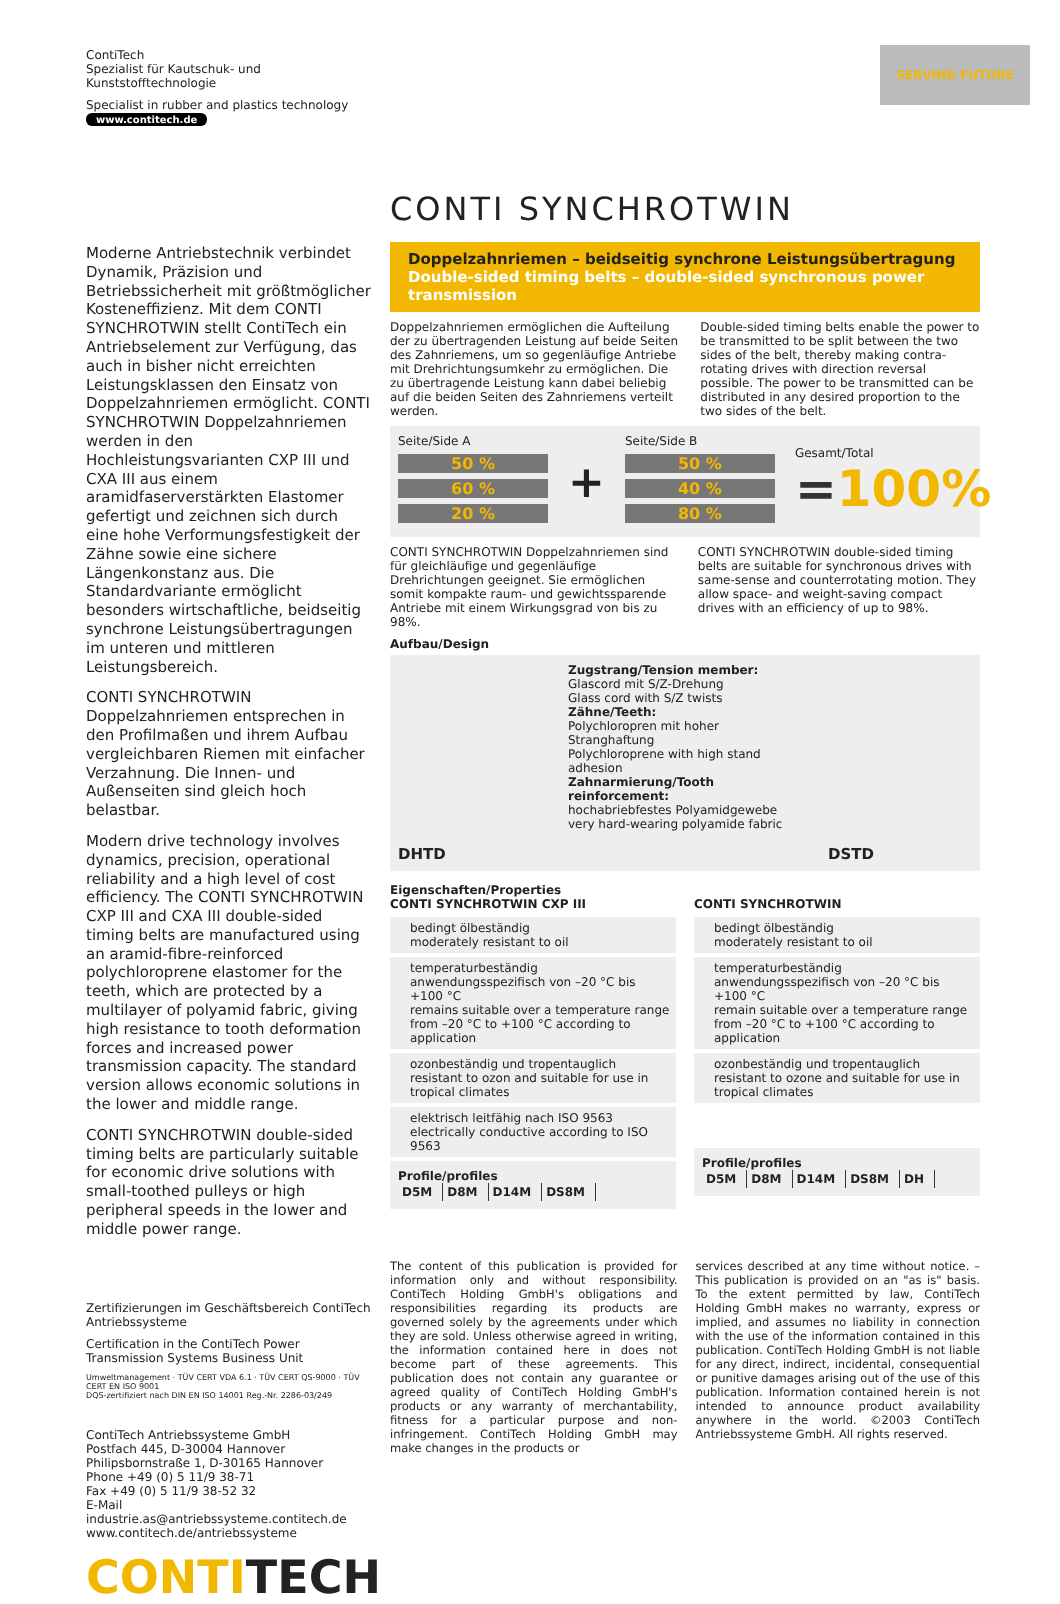SERVING FUTURE
ContiTech
Spezialist für Kautschuk- und Kunststofftechnologie
Specialist in rubber and plastics technology
www.contitech.de
Moderne Antriebstechnik verbindet Dynamik, Präzision und Betriebssicherheit mit größtmöglicher Kosteneffizienz. Mit dem CONTI SYNCHROTWIN stellt ContiTech ein Antriebselement zur Verfügung, das auch in bisher nicht erreichten Leistungsklassen den Einsatz von Doppelzahnriemen ermöglicht. CONTI SYNCHROTWIN Doppelzahnriemen werden in den Hochleistungsvarianten CXP III und CXA III aus einem aramidfaserverstärkten Elastomer gefertigt und zeichnen sich durch eine hohe Verformungsfestigkeit der Zähne sowie eine sichere Längenkonstanz aus. Die Standardvariante ermöglicht besonders wirtschaftliche, beidseitig synchrone Leistungsübertragungen im unteren und mittleren Leistungsbereich.
CONTI SYNCHROTWIN Doppelzahnriemen entsprechen in den Profilmaßen und ihrem Aufbau vergleichbaren Riemen mit einfacher Verzahnung. Die Innen- und Außenseiten sind gleich hoch belastbar.
Modern drive technology involves dynamics, precision, operational reliability and a high level of cost efficiency. The CONTI SYNCHROTWIN CXP III and CXA III double-sided timing belts are manufactured using an aramid-fibre-reinforced polychloroprene elastomer for the teeth, which are protected by a multilayer of polyamid fabric, giving high resistance to tooth deformation forces and increased power transmission capacity. The standard version allows economic solutions in the lower and middle range.
CONTI SYNCHROTWIN double-sided timing belts are particularly suitable for economic drive solutions with small-toothed pulleys or high peripheral speeds in the lower and middle power range.
Zertifizierungen im Geschäftsbereich ContiTech Antriebssysteme
Certification in the ContiTech Power Transmission Systems Business Unit
Umweltmanagement · TÜV CERT VDA 6.1 · TÜV CERT QS-9000 · TÜV CERT EN ISO 9001
DQS-zertifiziert nach DIN EN ISO 14001 Reg.-Nr. 2286-03/249
ContiTech Antriebssysteme GmbH
Postfach 445, D-30004 Hannover
Philipsbornstraße 1, D-30165 Hannover
Phone +49 (0) 5 11/9 38-71
Fax +49 (0) 5 11/9 38-52 32
E-Mail industrie.as@antriebssysteme.contitech.de
www.contitech.de/antriebssysteme
CONTITECH
CONTI SYNCHROTWIN
Doppelzahnriemen – beidseitig synchrone Leistungsübertragung
Double-sided timing belts – double-sided synchronous power transmission
Doppelzahnriemen ermöglichen die Aufteilung der zu übertragenden Leistung auf beide Seiten des Zahnriemens, um so gegenläufige Antriebe mit Drehrichtungsumkehr zu ermöglichen. Die zu übertragende Leistung kann dabei beliebig auf die beiden Seiten des Zahnriemens verteilt werden.
Double-sided timing belts enable the power to be transmitted to be split between the two sides of the belt, thereby making contra-rotating drives with direction reversal possible. The power to be transmitted can be distributed in any desired proportion to the two sides of the belt.
Seite/Side A
50 %
60 %
20 %
+
Seite/Side B
50 %
40 %
80 %
Gesamt/Total
=100%
CONTI SYNCHROTWIN Doppelzahnriemen sind für gleichläufige und gegenläufige Drehrichtungen geeignet. Sie ermöglichen somit kompakte raum- und gewichtssparende Antriebe mit einem Wirkungsgrad von bis zu 98%.
CONTI SYNCHROTWIN double-sided timing belts are suitable for synchronous drives with same-sense and counterrotating motion. They allow space- and weight-saving compact drives with an efficiency of up to 98%.
Aufbau/Design
DHTD
Zugstrang/Tension member:
Glascord mit S/Z-Drehung
Glass cord with S/Z twists
Zähne/Teeth:
Polychloropren mit hoher Stranghaftung
Polychloroprene with high stand adhesion
Zahnarmierung/Tooth reinforcement:
hochabriebfestes Polyamidgewebe
very hard-wearing polyamide fabric
DSTD
Eigenschaften/Properties
CONTI SYNCHROTWIN CXP III
bedingt ölbeständig
moderately resistant to oil
temperaturbeständig anwendungsspezifisch von –20 °C bis +100 °C
remains suitable over a temperature range from –20 °C to +100 °C according to application
ozonbeständig und tropentauglich
resistant to ozon and suitable for use in tropical climates
elektrisch leitfähig nach ISO 9563
electrically conductive according to ISO 9563
Profile/profiles
| D5M | D8M | D14M | DS8M |
CONTI SYNCHROTWIN
bedingt ölbeständig
moderately resistant to oil
temperaturbeständig anwendungsspezifisch von –20 °C bis +100 °C
remain suitable over a temperature range from –20 °C to +100 °C according to application
ozonbeständig und tropentauglich
resistant to ozone and suitable for use in tropical climates
Profile/profiles
| D5M | D8M | D14M | DS8M | DH |
The content of this publication is provided for information only and without responsibility. ContiTech Holding GmbH's obligations and responsibilities regarding its products are governed solely by the agreements under which they are sold. Unless otherwise agreed in writing, the information contained here in does not become part of these agreements. This publication does not contain any guarantee or agreed quality of ContiTech Holding GmbH's products or any warranty of merchantability, fitness for a particular purpose and non-infringement. ContiTech Holding GmbH may make changes in the products or
services described at any time without notice. – This publication is provided on an "as is" basis. To the extent permitted by law, ContiTech Holding GmbH makes no warranty, express or implied, and assumes no liability in connection with the use of the information contained in this publication. ContiTech Holding GmbH is not liable for any direct, indirect, incidental, consequential or punitive damages arising out of the use of this publication. Information contained herein is not intended to announce product availability anywhere in the world. ©2003 ContiTech Antriebssysteme GmbH. All rights reserved.